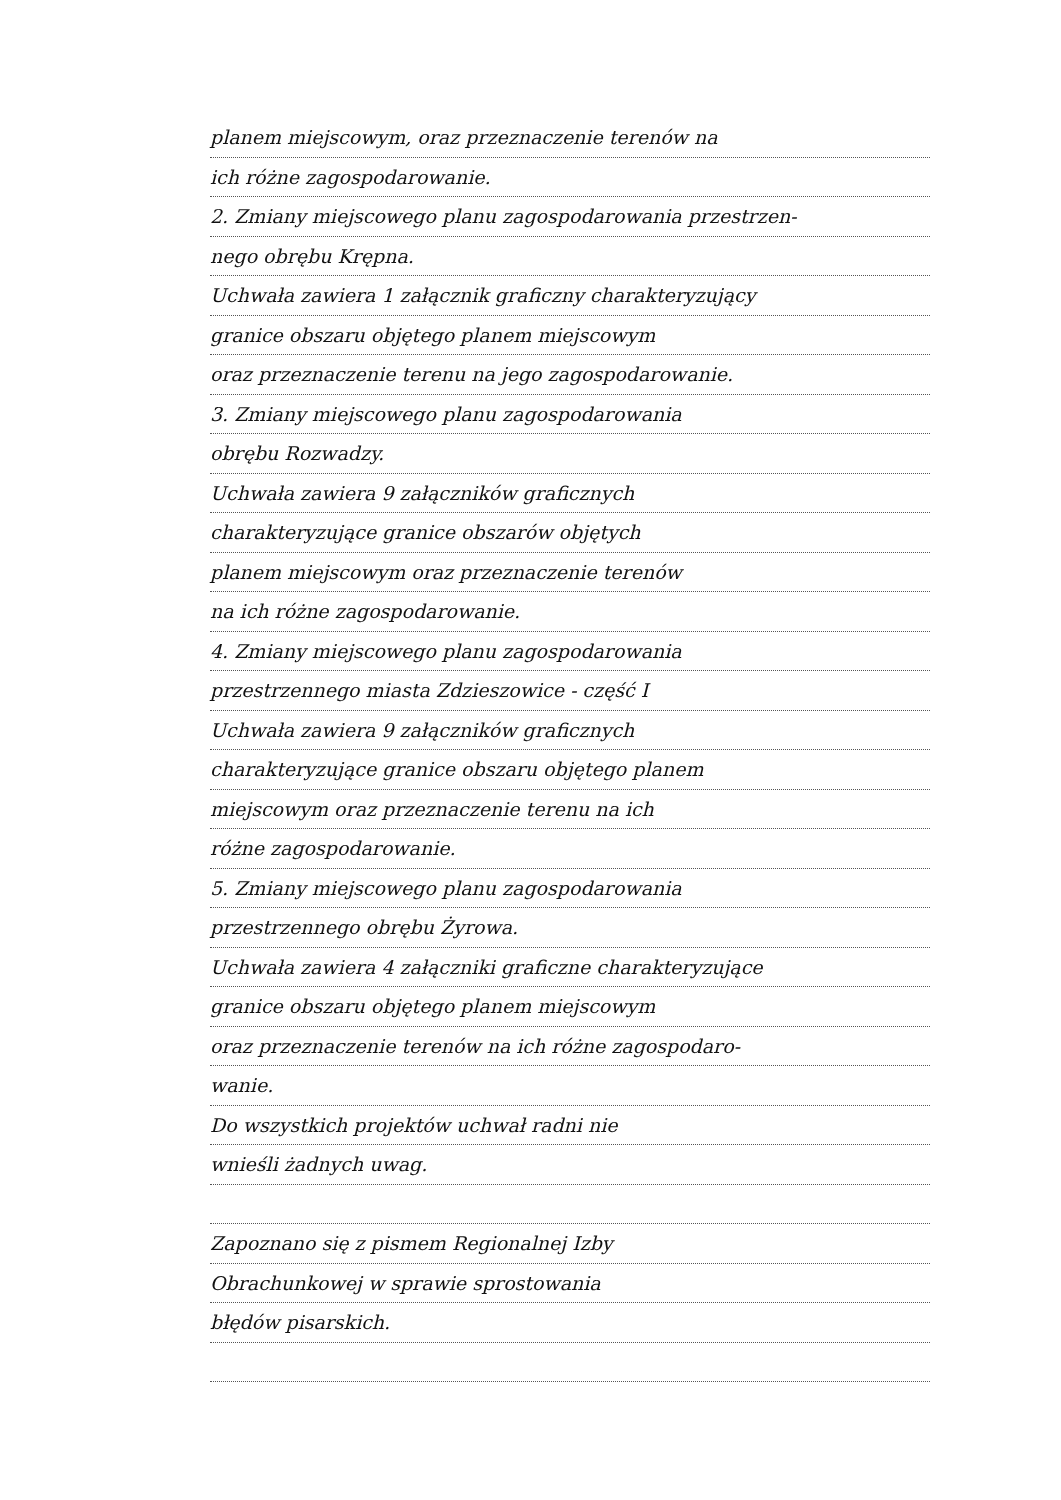planem miejscowym, oraz przeznaczenie terenów na
ich różne zagospodarowanie.
2. Zmiany miejscowego planu zagospodarowania przestrzen-
nego obrębu Krępna.
Uchwała zawiera 1 załącznik graficzny charakteryzujący
granice obszaru objętego planem miejscowym
oraz przeznaczenie terenu na jego zagospodarowanie.
3. Zmiany miejscowego planu zagospodarowania
obrębu Rozwadzy.
Uchwała zawiera 9 załączników graficznych
charakteryzujące granice obszarów objętych
planem miejscowym oraz przeznaczenie terenów
na ich różne zagospodarowanie.
4. Zmiany miejscowego planu zagospodarowania
przestrzennego miasta Zdzieszowice - część I
Uchwała zawiera 9 załączników graficznych
charakteryzujące granice obszaru objętego planem
miejscowym oraz przeznaczenie terenu na ich
różne zagospodarowanie.
5. Zmiany miejscowego planu zagospodarowania
przestrzennego obrębu Żyrowa.
Uchwała zawiera 4 załączniki graficzne charakteryzujące
granice obszaru objętego planem miejscowym
oraz przeznaczenie terenów na ich różne zagospodaro-
wanie.
Do wszystkich projektów uchwał radni nie
wnieśli żadnych uwag.
Zapoznano się z pismem Regionalnej Izby
Obrachunkowej w sprawie sprostowania
błędów pisarskich.